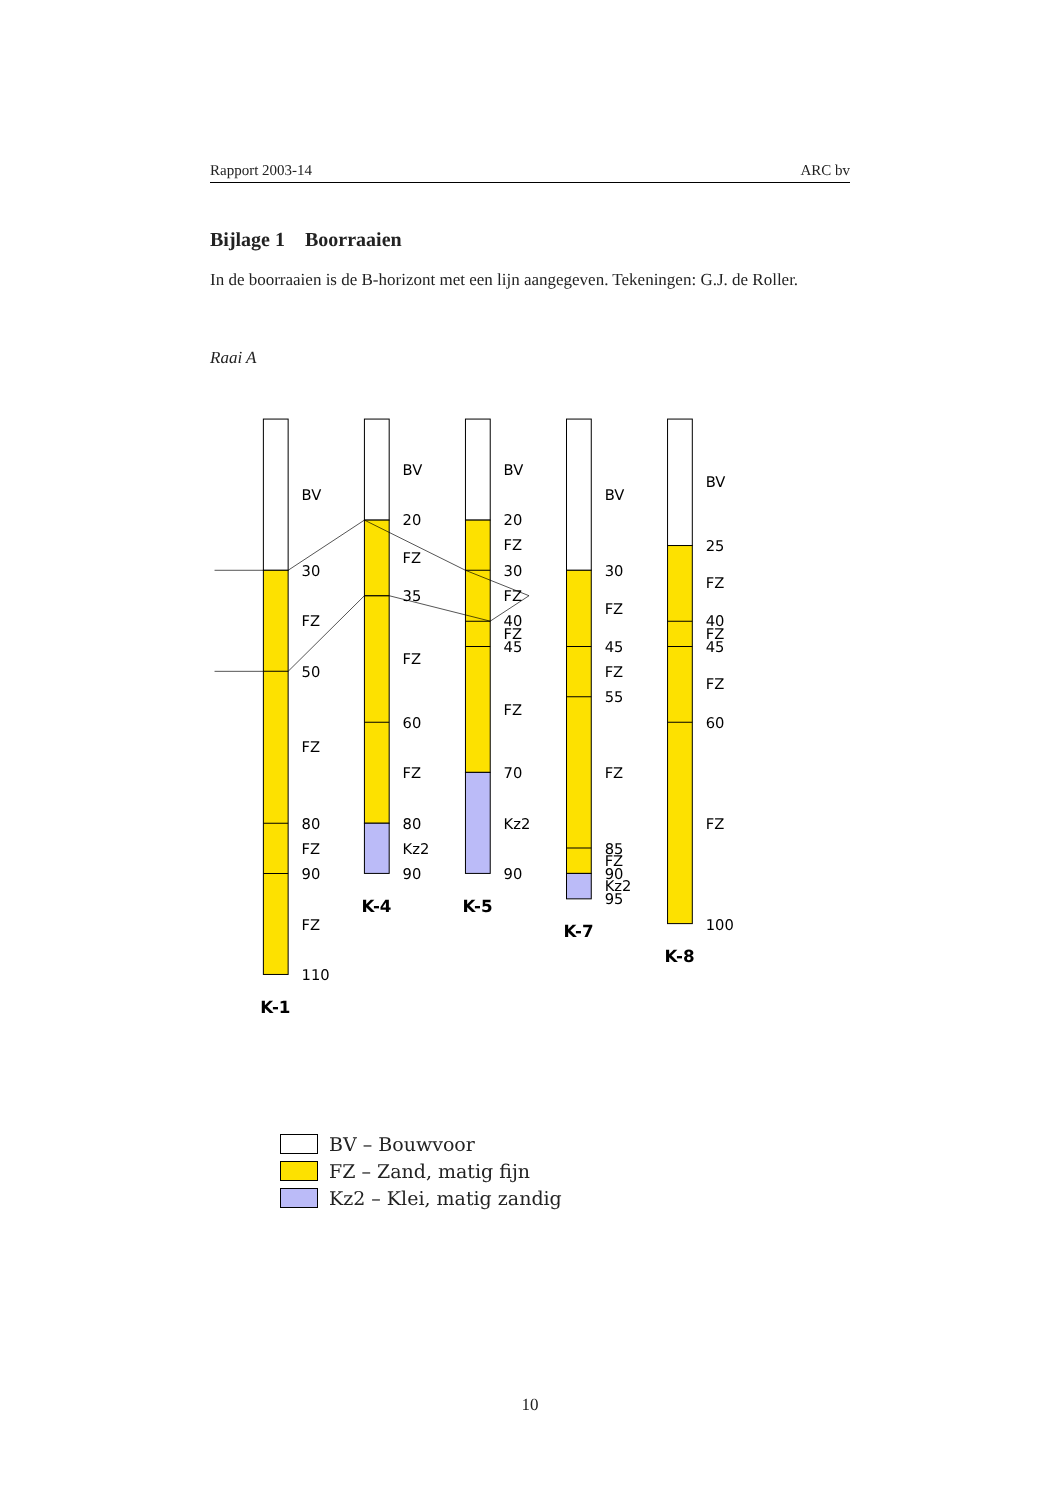Rapport 2003-14 ARC bv
Bijlage 1 Boorraaien
In de boorraaien is de B-horizont met een lijn aangegeven. Tekeningen: G.J. de Roller.
Raai A
BV
30
FZ
50
FZ
80
FZ
90
FZ
110
BV
20
FZ
35
FZ
60
FZ
80
Kz2
90
BV
20
FZ
30
FZ
40
FZ
45
FZ
70
Kz2
90
BV
30
FZ
45
FZ
55
FZ
85
FZ
90
Kz2
95
BV
25
FZ
40
FZ
45
FZ
60
FZ
100
K-1
K-4
K-5
K-7
K-8
BV – Bouwvoor
FZ – Zand, matig fijn
Kz2 – Klei, matig zandig
10